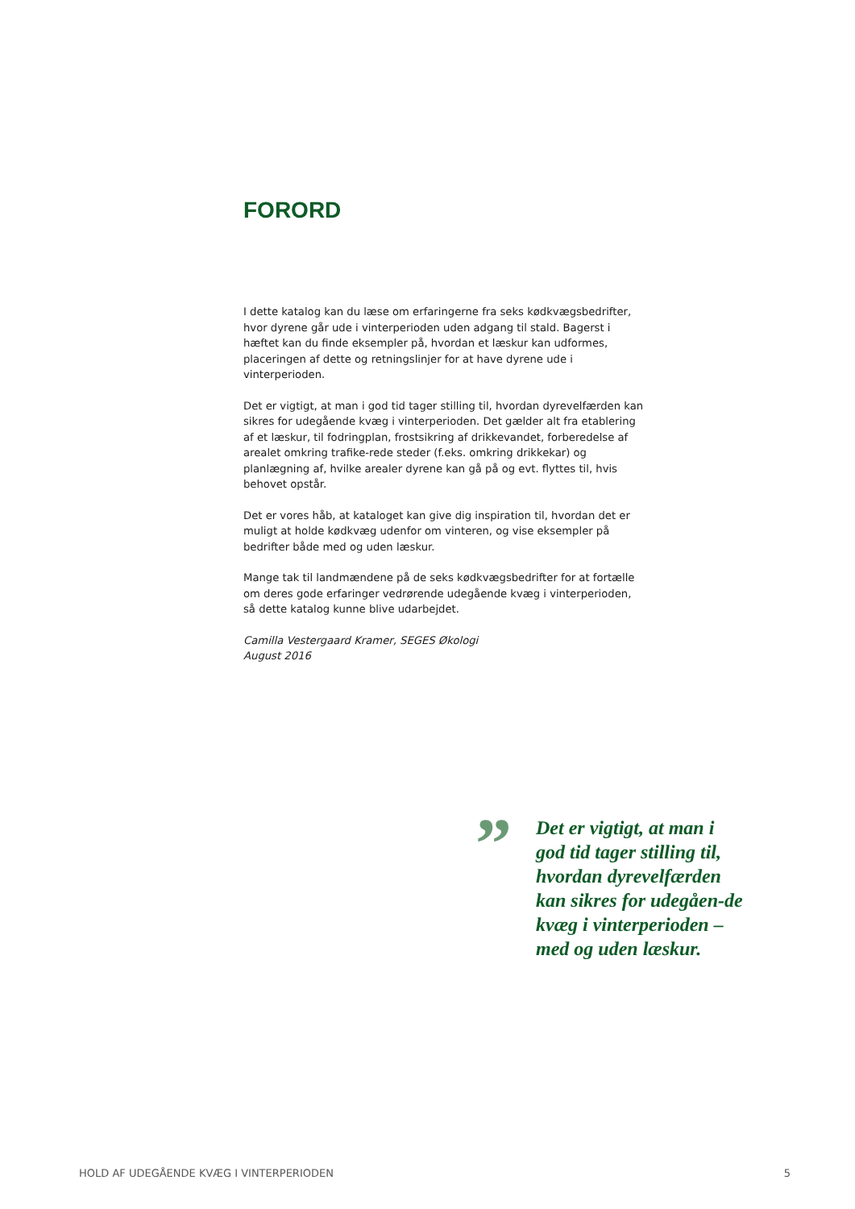FORORD
I dette katalog kan du læse om erfaringerne fra seks kødkvægsbedrifter, hvor dyrene går ude i vinterperioden uden adgang til stald. Bagerst i hæftet kan du finde eksempler på, hvordan et læskur kan udformes, placeringen af dette og retningslinjer for at have dyrene ude i vinterperioden.
Det er vigtigt, at man i god tid tager stilling til, hvordan dyrevelfærden kan sikres for udegående kvæg i vinterperioden. Det gælder alt fra etablering af et læskur, til fodringplan, frostsikring af drikkevandet, forberedelse af arealet omkring trafike-rede steder (f.eks. omkring drikkekar) og planlægning af, hvilke arealer dyrene kan gå på og evt. flyttes til, hvis behovet opstår.
Det er vores håb, at kataloget kan give dig inspiration til, hvordan det er muligt at holde kødkvæg udenfor om vinteren, og vise eksempler på bedrifter både med og uden læskur.
Mange tak til landmændene på de seks kødkvægsbedrifter for at fortælle om deres gode erfaringer vedrørende udegående kvæg i vinterperioden, så dette katalog kunne blive udarbejdet.
Camilla Vestergaard Kramer, SEGES Økologi
August 2016
”
Det er vigtigt, at man i god tid tager stilling til, hvordan dyrevelfærden kan sikres for udegåen-de kvæg i vinterperioden – med og uden læskur.
HOLD AF UDEGÅENDE KVÆG I VINTERPERIODEN 5